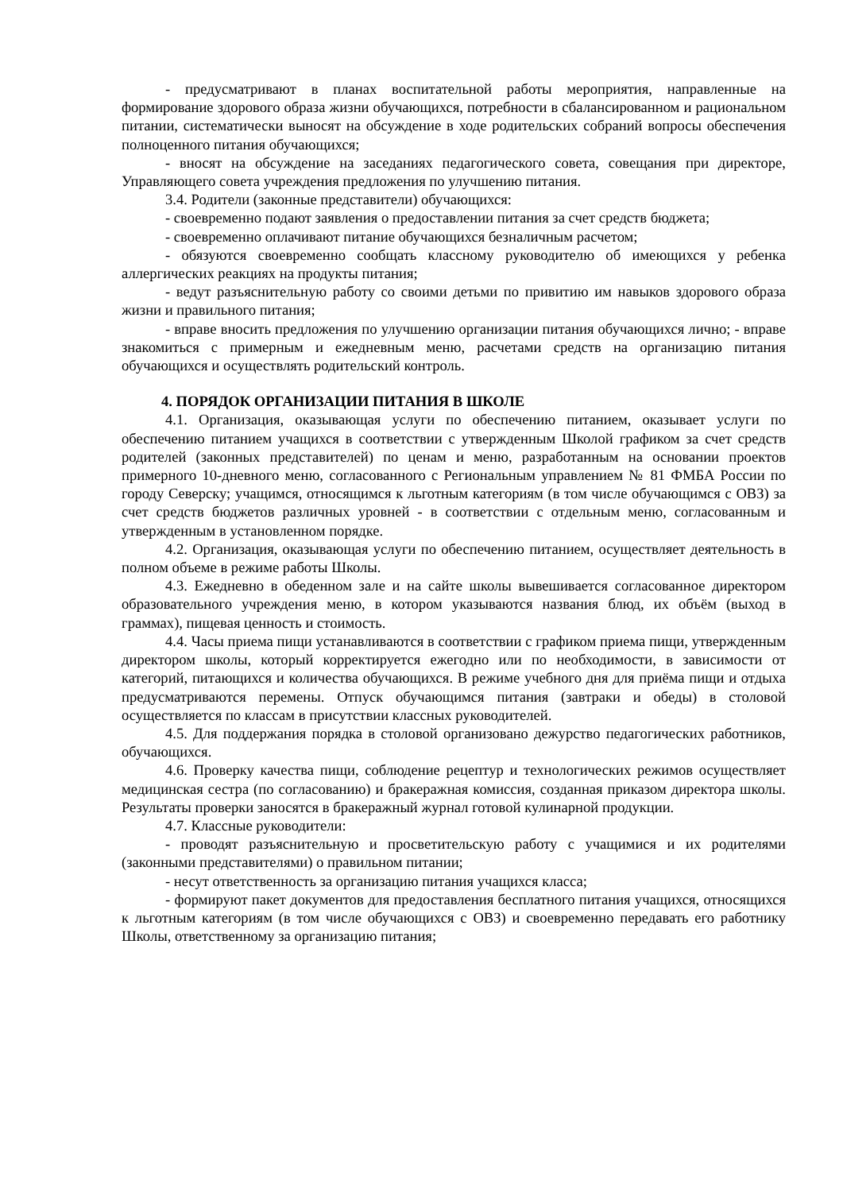- предусматривают в планах воспитательной работы мероприятия, направленные на формирование здорового образа жизни обучающихся, потребности в сбалансированном и рациональном питании, систематически выносят на обсуждение в ходе родительских собраний вопросы обеспечения полноценного питания обучающихся;
- вносят на обсуждение на заседаниях педагогического совета, совещания при директоре, Управляющего совета учреждения предложения по улучшению питания.
3.4. Родители (законные представители) обучающихся:
- своевременно подают заявления о предоставлении питания за счет средств бюджета;
- своевременно оплачивают питание обучающихся безналичным расчетом;
- обязуются своевременно сообщать классному руководителю об имеющихся у ребенка аллергических реакциях на продукты питания;
- ведут разъяснительную работу со своими детьми по привитию им навыков здорового образа жизни и правильного питания;
- вправе вносить предложения по улучшению организации питания обучающихся лично; - вправе знакомиться с примерным и ежедневным меню, расчетами средств на организацию питания обучающихся и осуществлять родительский контроль.
4. ПОРЯДОК ОРГАНИЗАЦИИ ПИТАНИЯ В ШКОЛЕ
4.1. Организация, оказывающая услуги по обеспечению питанием, оказывает услуги по обеспечению питанием учащихся в соответствии с утвержденным Школой графиком за счет средств родителей (законных представителей) по ценам и меню, разработанным на основании проектов примерного 10-дневного меню, согласованного с Региональным управлением № 81 ФМБА России по городу Северску; учащимся, относящимся к льготным категориям (в том числе обучающимся с ОВЗ) за счет средств бюджетов различных уровней - в соответствии с отдельным меню, согласованным и утвержденным в установленном порядке.
4.2. Организация, оказывающая услуги по обеспечению питанием, осуществляет деятельность в полном объеме в режиме работы Школы.
4.3. Ежедневно в обеденном зале и на сайте школы вывешивается согласованное директором образовательного учреждения меню, в котором указываются названия блюд, их объём (выход в граммах), пищевая ценность и стоимость.
4.4. Часы приема пищи устанавливаются в соответствии с графиком приема пищи, утвержденным директором школы, который корректируется ежегодно или по необходимости, в зависимости от категорий, питающихся и количества обучающихся. В режиме учебного дня для приёма пищи и отдыха предусматриваются перемены. Отпуск обучающимся питания (завтраки и обеды) в столовой осуществляется по классам в присутствии классных руководителей.
4.5. Для поддержания порядка в столовой организовано дежурство педагогических работников, обучающихся.
4.6. Проверку качества пищи, соблюдение рецептур и технологических режимов осуществляет медицинская сестра (по согласованию) и бракеражная комиссия, созданная приказом директора школы. Результаты проверки заносятся в бракеражный журнал готовой кулинарной продукции.
4.7. Классные руководители:
- проводят разъяснительную и просветительскую работу с учащимися и их родителями (законными представителями) о правильном питании;
- несут ответственность за организацию питания учащихся класса;
- формируют пакет документов для предоставления бесплатного питания учащихся, относящихся к льготным категориям (в том числе обучающихся с ОВЗ) и своевременно передавать его работнику Школы, ответственному за организацию питания;